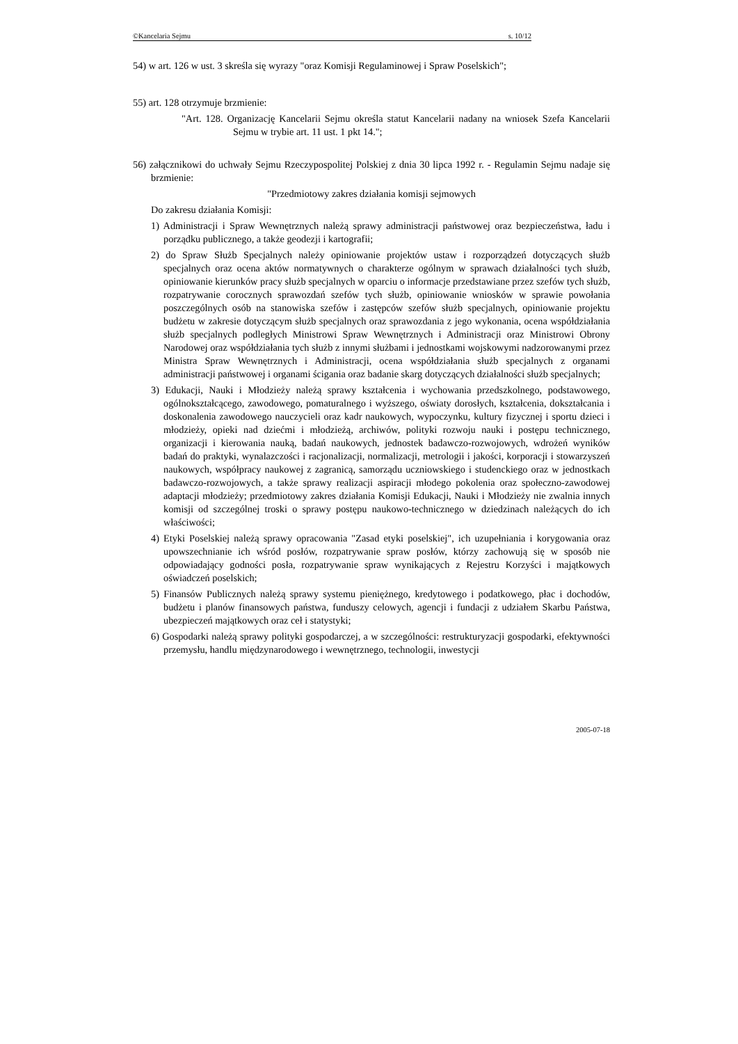©Kancelaria Sejmu s. 10/12
54) w art. 126 w ust. 3 skreśla się wyrazy "oraz Komisji Regulaminowej i Spraw Poselskich";
55) art. 128 otrzymuje brzmienie:
"Art. 128. Organizację Kancelarii Sejmu określa statut Kancelarii nadany na wniosek Szefa Kancelarii Sejmu w trybie art. 11 ust. 1 pkt 14.";
56) załącznikowi do uchwały Sejmu Rzeczypospolitej Polskiej z dnia 30 lipca 1992 r. - Regulamin Sejmu nadaje się brzmienie:
"Przedmiotowy zakres działania komisji sejmowych
Do zakresu działania Komisji:
1) Administracji i Spraw Wewnętrznych należą sprawy administracji państwowej oraz bezpieczeństwa, ładu i porządku publicznego, a także geodezji i kartografii;
2) do Spraw Służb Specjalnych należy opiniowanie projektów ustaw i rozporządzeń dotyczących służb specjalnych oraz ocena aktów normatywnych o charakterze ogólnym w sprawach działalności tych służb, opiniowanie kierunków pracy służb specjalnych w oparciu o informacje przedstawiane przez szefów tych służb, rozpatrywanie corocznych sprawozdań szefów tych służb, opiniowanie wniosków w sprawie powołania poszczególnych osób na stanowiska szefów i zastępców szefów służb specjalnych, opiniowanie projektu budżetu w zakresie dotyczącym służb specjalnych oraz sprawozdania z jego wykonania, ocena współdziałania służb specjalnych podległych Ministrowi Spraw Wewnętrznych i Administracji oraz Ministrowi Obrony Narodowej oraz współdziałania tych służb z innymi służbami i jednostkami wojskowymi nadzorowanymi przez Ministra Spraw Wewnętrznych i Administracji, ocena współdziałania służb specjalnych z organami administracji państwowej i organami ścigania oraz badanie skarg dotyczących działalności służb specjalnych;
3) Edukacji, Nauki i Młodzieży należą sprawy kształcenia i wychowania przedszkolnego, podstawowego, ogólnokształcącego, zawodowego, pomaturalnego i wyższego, oświaty dorosłych, kształcenia, dokształcania i doskonalenia zawodowego nauczycieli oraz kadr naukowych, wypoczynku, kultury fizycznej i sportu dzieci i młodzieży, opieki nad dziećmi i młodzieżą, archiwów, polityki rozwoju nauki i postępu technicznego, organizacji i kierowania nauką, badań naukowych, jednostek badawczo-rozwojowych, wdrożeń wyników badań do praktyki, wynalazczości i racjonalizacji, normalizacji, metrologii i jakości, korporacji i stowarzyszeń naukowych, współpracy naukowej z zagranicą, samorządu uczniowskiego i studenckiego oraz w jednostkach badawczo-rozwojowych, a także sprawy realizacji aspiracji młodego pokolenia oraz społeczno-zawodowej adaptacji młodzieży; przedmiotowy zakres działania Komisji Edukacji, Nauki i Młodzieży nie zwalnia innych komisji od szczególnej troski o sprawy postępu naukowo-technicznego w dziedzinach należących do ich właściwości;
4) Etyki Poselskiej należą sprawy opracowania "Zasad etyki poselskiej", ich uzupełniania i korygowania oraz upowszechnianie ich wśród posłów, rozpatrywanie spraw posłów, którzy zachowują się w sposób nie odpowiadający godności posła, rozpatrywanie spraw wynikających z Rejestru Korzyści i majątkowych oświadczeń poselskich;
5) Finansów Publicznych należą sprawy systemu pieniężnego, kredytowego i podatkowego, płac i dochodów, budżetu i planów finansowych państwa, funduszy celowych, agencji i fundacji z udziałem Skarbu Państwa, ubezpieczeń majątkowych oraz ceł i statystyki;
6) Gospodarki należą sprawy polityki gospodarczej, a w szczególności: restrukturyzacji gospodarki, efektywności przemysłu, handlu międzynarodowego i wewnętrznego, technologii, inwestycji
2005-07-18